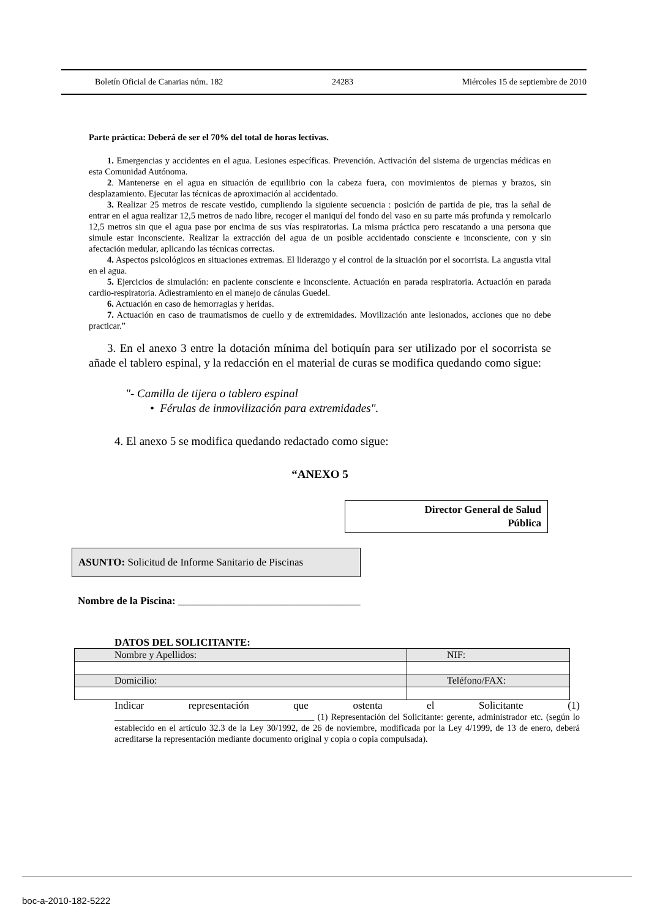Boletín Oficial de Canarias núm. 182 24283 Miércoles 15 de septiembre de 2010
Parte práctica: Deberá de ser el 70% del total de horas lectivas.
1. Emergencias y accidentes en el agua. Lesiones específicas. Prevención. Activación del sistema de urgencias médicas en esta Comunidad Autónoma.
2. Mantenerse en el agua en situación de equilibrio con la cabeza fuera, con movimientos de piernas y brazos, sin desplazamiento. Ejecutar las técnicas de aproximación al accidentado.
3. Realizar 25 metros de rescate vestido, cumpliendo la siguiente secuencia : posición de partida de pie, tras la señal de entrar en el agua realizar 12,5 metros de nado libre, recoger el maniquí del fondo del vaso en su parte más profunda y remolcarlo 12,5 metros sin que el agua pase por encima de sus vías respiratorias. La misma práctica pero rescatando a una persona que simule estar inconsciente. Realizar la extracción del agua de un posible accidentado consciente e inconsciente, con y sin afectación medular, aplicando las técnicas correctas.
4. Aspectos psicológicos en situaciones extremas. El liderazgo y el control de la situación por el socorrista. La angustia vital en el agua.
5. Ejercicios de simulación: en paciente consciente e inconsciente. Actuación en parada respiratoria. Actuación en parada cardio-respiratoria. Adiestramiento en el manejo de cánulas Guedel.
6. Actuación en caso de hemorragias y heridas.
7. Actuación en caso de traumatismos de cuello y de extremidades. Movilización ante lesionados, acciones que no debe practicar.”
3. En el anexo 3 entre la dotación mínima del botiquín para ser utilizado por el socorrista se añade el tablero espinal, y la redacción en el material de curas se modifica quedando como sigue:
"- Camilla de tijera o tablero espinal
• Férulas de inmovilización para extremidades".
4. El anexo 5 se modifica quedando redactado como sigue:
“ANEXO 5
Director General de Salud
Pública
ASUNTO: Solicitud de Informe Sanitario de Piscinas
Nombre de la Piscina: ___________________________________
DATOS DEL SOLICITANTE:
| Nombre y Apellidos: | NIF: |
| Domicilio: | Teléfono/FAX: |
Indicar representación que ostenta el Solicitante (1)
_____________________________________________ (1) Representación del Solicitante: gerente, administrador etc. (según lo establecido en el artículo 32.3 de la Ley 30/1992, de 26 de noviembre, modificada por la Ley 4/1999, de 13 de enero, deberá acreditarse la representación mediante documento original y copia o copia compulsada).
boc-a-2010-182-5222